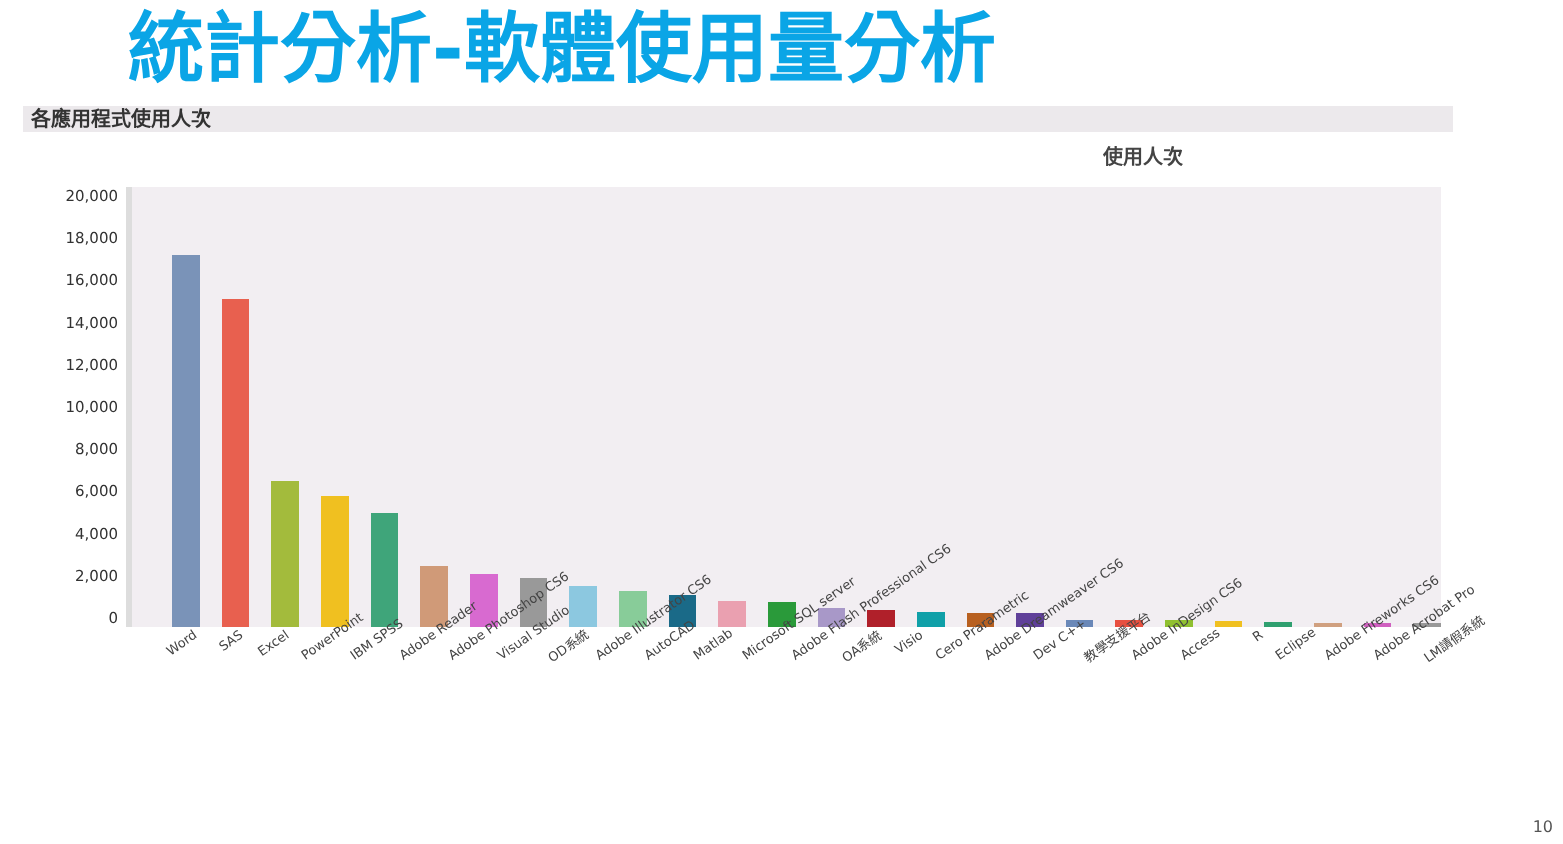統計分析-軟體使用量分析
各應用程式使用人次
使用人次
20,000
18,000
16,000
14,000
12,000
10,000
8,000
6,000
4,000
2,000
0
Word SAS Excel PowerPoint IBM SPSS Adobe Reader Adobe Photoshop CS6 Visual Studio OD系統 Adobe Illustrator CS6 AutoCAD Matlab Microsoft SQL server Adobe Flash Professional CS6 OA系統 Visio Cero Prarametric Adobe Dreamweaver CS6 Dev C++ 教學支援平台 Adobe InDesign CS6 Access R Eclipse Adobe Fireworks CS6 Adobe Acrobat Pro LM請假系統
10